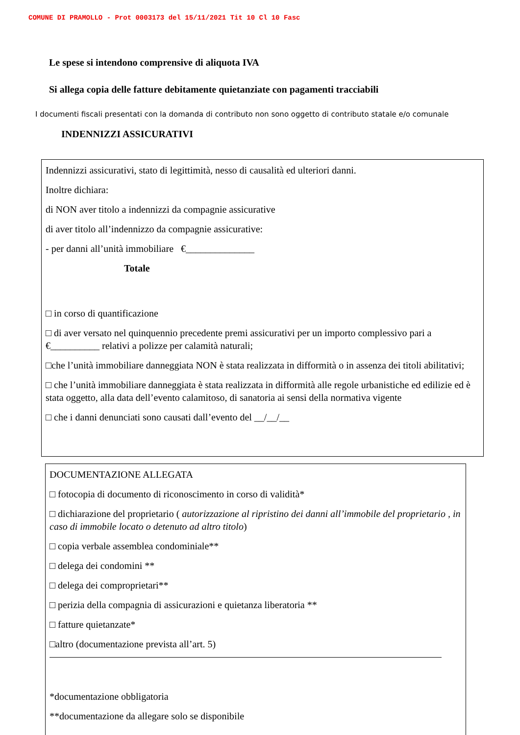COMUNE DI PRAMOLLO - Prot 0003173 del 15/11/2021 Tit 10 Cl 10 Fasc
Le spese si intendono comprensive di aliquota IVA
Si allega copia delle fatture debitamente quietanziate con pagamenti tracciabili
I documenti fiscali presentati con la domanda di contributo non sono oggetto di contributo statale e/o comunale
INDENNIZZI ASSICURATIVI
Indennizzi assicurativi, stato di legittimità, nesso di causalità ed ulteriori danni.
Inoltre dichiara:
di NON aver titolo a indennizzi da compagnie assicurative
di aver titolo all’indennizzo da compagnie assicurative:
- per danni all’unità immobiliare €______________
Totale
□ in corso di quantificazione
□ di aver versato nel quinquennio precedente premi assicurativi per un importo complessivo pari a €__________ relativi a polizze per calamità naturali;
□che l’unità immobiliare danneggiata NON è stata realizzata in difformità o in assenza dei titoli abilitativi;
□ che l’unità immobiliare danneggiata è stata realizzata in difformità alle regole urbanistiche ed edilizie ed è stata oggetto, alla data dell’evento calamitoso, di sanatoria ai sensi della normativa vigente
□ che i danni denunciati sono causati dall’evento del __/__/__
DOCUMENTAZIONE ALLEGATA
□ fotocopia di documento di riconoscimento in corso di validità*
□ dichiarazione del proprietario ( autorizzazione al ripristino dei danni all’immobile del proprietario , in caso di immobile locato o detenuto ad altro titolo)
□ copia verbale assemblea condominiale**
□ delega dei condomini **
□ delega dei comproprietari**
□ perizia della compagnia di assicurazioni e quietanza liberatoria **
□ fatture quietanzate*
□altro (documentazione prevista all’art. 5)
*documentazione obbligatoria
**documentazione da allegare solo se disponibile